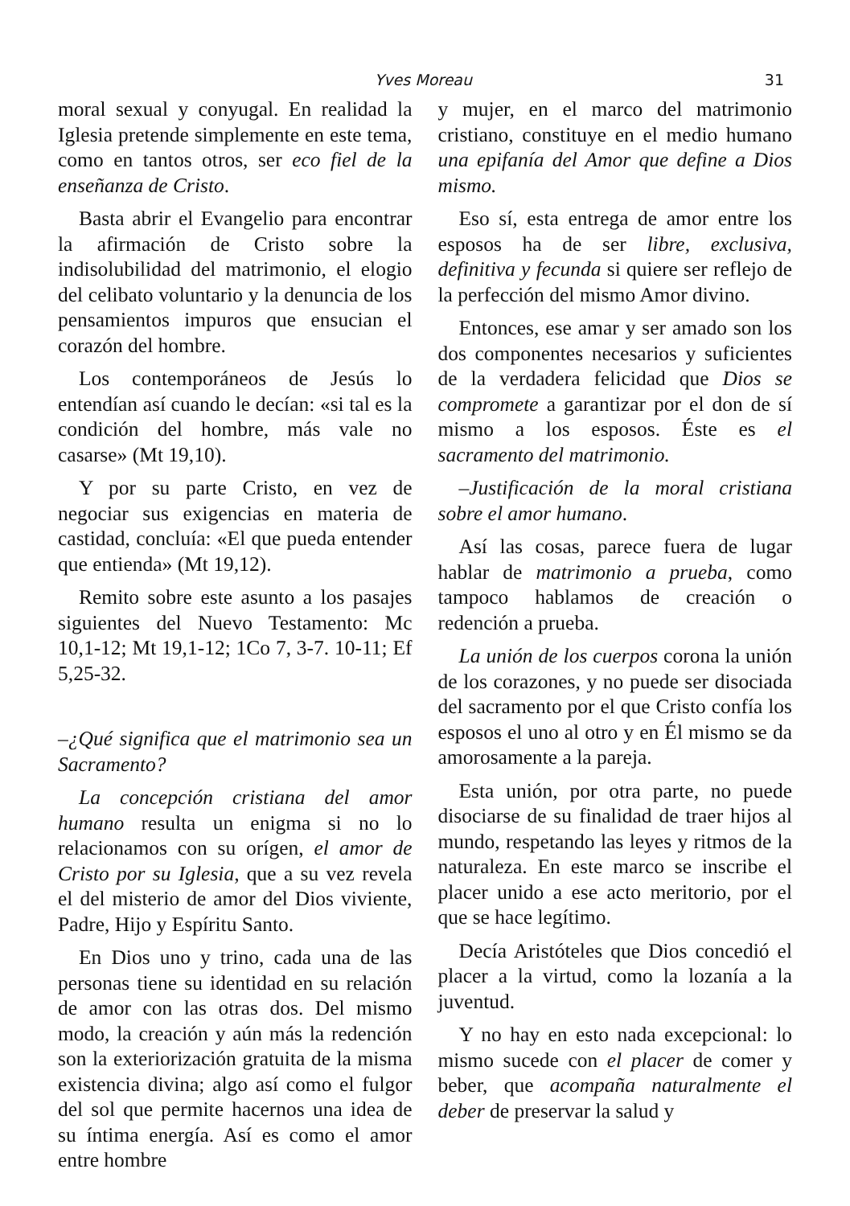Yves Moreau 31
moral sexual y conyugal. En realidad la Iglesia pretende simplemente en este tema, como en tantos otros, ser eco fiel de la enseñanza de Cristo.
Basta abrir el Evangelio para encontrar la afirmación de Cristo sobre la indisolubilidad del matrimonio, el elogio del celibato voluntario y la denuncia de los pensamientos impuros que ensucian el corazón del hombre.
Los contemporáneos de Jesús lo entendían así cuando le decían: «si tal es la condición del hombre, más vale no casarse» (Mt 19,10).
Y por su parte Cristo, en vez de negociar sus exigencias en materia de castidad, concluía: «El que pueda entender que entienda» (Mt 19,12).
Remito sobre este asunto a los pasajes siguientes del Nuevo Testamento: Mc 10,1-12; Mt 19,1-12; 1Co 7, 3-7. 10-11; Ef 5,25-32.
–¿Qué significa que el matrimonio sea un Sacramento?
La concepción cristiana del amor humano resulta un enigma si no lo relacionamos con su orígen, el amor de Cristo por su Iglesia, que a su vez revela el del misterio de amor del Dios viviente, Padre, Hijo y Espíritu Santo.
En Dios uno y trino, cada una de las personas tiene su identidad en su relación de amor con las otras dos. Del mismo modo, la creación y aún más la redención son la exteriorización gratuita de la misma existencia divina; algo así como el fulgor del sol que permite hacernos una idea de su íntima energía. Así es como el amor entre hombre
y mujer, en el marco del matrimonio cristiano, constituye en el medio humano una epifanía del Amor que define a Dios mismo.
Eso sí, esta entrega de amor entre los esposos ha de ser libre, exclusiva, definitiva y fecunda si quiere ser reflejo de la perfección del mismo Amor divino.
Entonces, ese amar y ser amado son los dos componentes necesarios y suficientes de la verdadera felicidad que Dios se compromete a garantizar por el don de sí mismo a los esposos. Éste es el sacramento del matrimonio.
–Justificación de la moral cristiana sobre el amor humano.
Así las cosas, parece fuera de lugar hablar de matrimonio a prueba, como tampoco hablamos de creación o redención a prueba.
La unión de los cuerpos corona la unión de los corazones, y no puede ser disociada del sacramento por el que Cristo confía los esposos el uno al otro y en Él mismo se da amorosamente a la pareja.
Esta unión, por otra parte, no puede disociarse de su finalidad de traer hijos al mundo, respetando las leyes y ritmos de la naturaleza. En este marco se inscribe el placer unido a ese acto meritorio, por el que se hace legítimo.
Decía Aristóteles que Dios concedió el placer a la virtud, como la lozanía a la juventud.
Y no hay en esto nada excepcional: lo mismo sucede con el placer de comer y beber, que acompaña naturalmente el deber de preservar la salud y